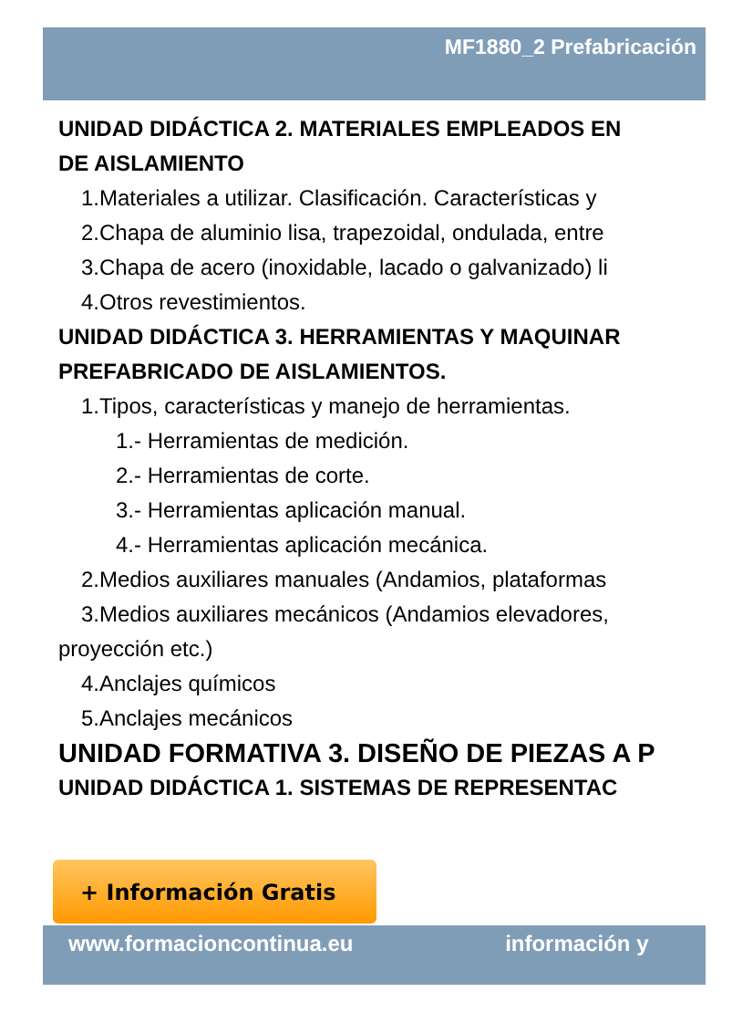MF1880_2 Prefabricación
UNIDAD DIDÁCTICA 2. MATERIALES EMPLEADOS EN
DE AISLAMIENTO
1.Materiales a utilizar. Clasificación. Características y
2.Chapa de aluminio lisa, trapezoidal, ondulada, entre
3.Chapa de acero (inoxidable, lacado o galvanizado) li
4.Otros revestimientos.
UNIDAD DIDÁCTICA 3. HERRAMIENTAS Y MAQUINAR
PREFABRICADO DE AISLAMIENTOS.
1.Tipos, características y manejo de herramientas.
1.- Herramientas de medición.
2.- Herramientas de corte.
3.- Herramientas aplicación manual.
4.- Herramientas aplicación mecánica.
2.Medios auxiliares manuales (Andamios, plataformas
3.Medios auxiliares mecánicos (Andamios elevadores,
proyección etc.)
4.Anclajes químicos
5.Anclajes mecánicos
UNIDAD FORMATIVA 3. DISEÑO DE PIEZAS A P
UNIDAD DIDÁCTICA 1. SISTEMAS DE REPRESENTAC
+ Información Gratis
www.formacioncontinua.eu información y